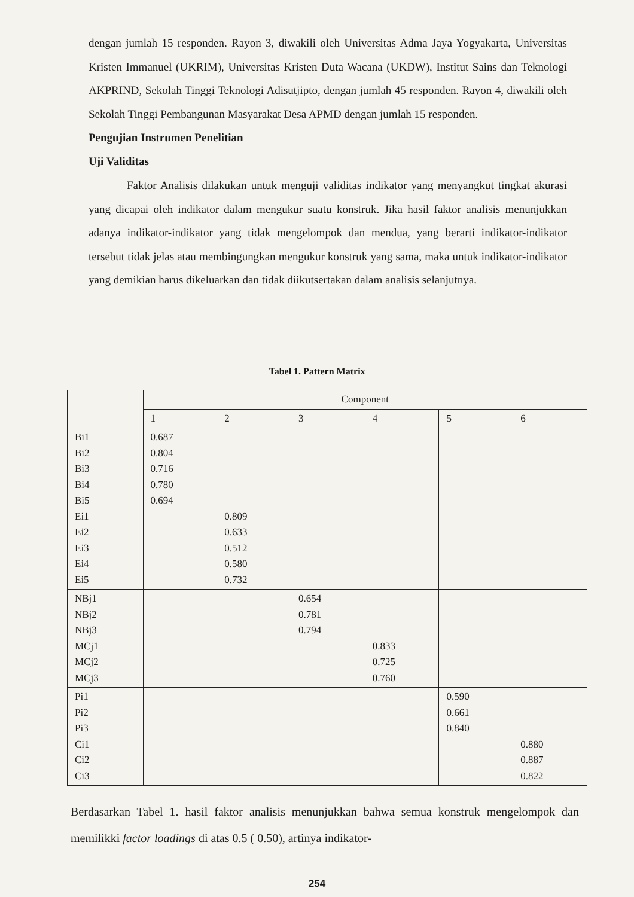dengan jumlah 15 responden. Rayon 3, diwakili oleh Universitas Adma Jaya Yogyakarta, Universitas Kristen Immanuel (UKRIM), Universitas Kristen Duta Wacana (UKDW), Institut Sains dan Teknologi AKPRIND, Sekolah Tinggi Teknologi Adisutjipto, dengan jumlah 45 responden. Rayon 4, diwakili oleh Sekolah Tinggi Pembangunan Masyarakat Desa APMD dengan jumlah 15 responden.
Pengujian Instrumen Penelitian
Uji Validitas
Faktor Analisis dilakukan untuk menguji validitas indikator yang menyangkut tingkat akurasi yang dicapai oleh indikator dalam mengukur suatu konstruk. Jika hasil faktor analisis menunjukkan adanya indikator-indikator yang tidak mengelompok dan mendua, yang berarti indikator-indikator tersebut tidak jelas atau membingungkan mengukur konstruk yang sama, maka untuk indikator-indikator yang demikian harus dikeluarkan dan tidak diikutsertakan dalam analisis selanjutnya.
Tabel 1. Pattern Matrix
| | Component | | | | | |
| | 1 | 2 | 3 | 4 | 5 | 6 |
| Bi1 Bi2 Bi3 Bi4 Bi5 Ei1 Ei2 Ei3 Ei4 Ei5 | 0.687 0.804 0.716 0.780 0.694 | 0.809 0.633 0.512 0.580 0.732 | | | | |
| NBj1 NBj2 NBj3 MCj1 MCj2 MCj3 | | | 0.654 0.781 0.794 | 0.833 0.725 0.760 | | |
| Pi1 Pi2 Pi3 Ci1 Ci2 Ci3 | | | | | 0.590 0.661 0.840 | 0.880 0.887 0.822 |
Berdasarkan Tabel 1. hasil faktor analisis menunjukkan bahwa semua konstruk mengelompok dan memilikki factor loadings di atas 0.5 ( 0.50), artinya indikator-
254